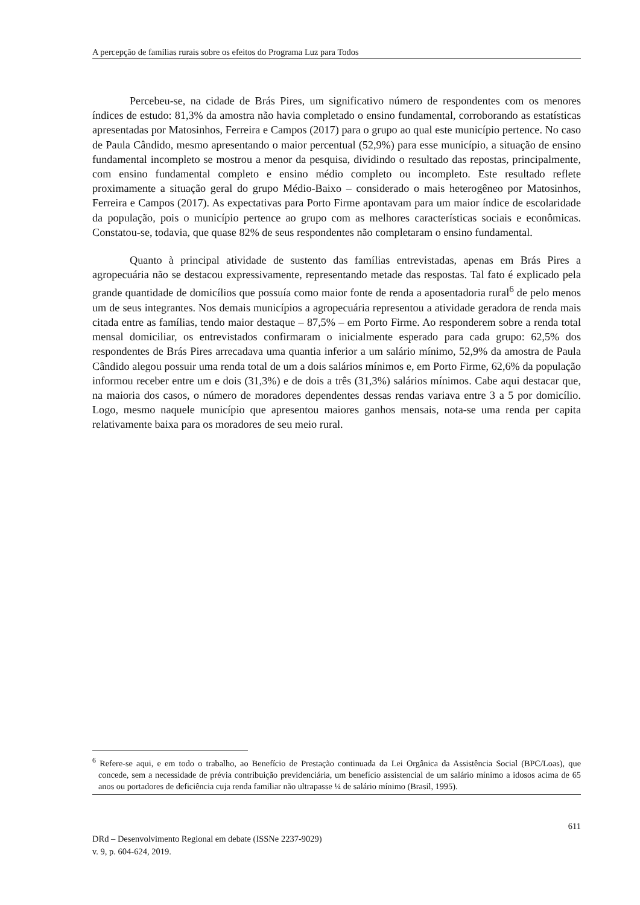A percepção de famílias rurais sobre os efeitos do Programa Luz para Todos
Percebeu-se, na cidade de Brás Pires, um significativo número de respondentes com os menores índices de estudo: 81,3% da amostra não havia completado o ensino fundamental, corroborando as estatísticas apresentadas por Matosinhos, Ferreira e Campos (2017) para o grupo ao qual este município pertence. No caso de Paula Cândido, mesmo apresentando o maior percentual (52,9%) para esse município, a situação de ensino fundamental incompleto se mostrou a menor da pesquisa, dividindo o resultado das repostas, principalmente, com ensino fundamental completo e ensino médio completo ou incompleto. Este resultado reflete proximamente a situação geral do grupo Médio-Baixo – considerado o mais heterogêneo por Matosinhos, Ferreira e Campos (2017). As expectativas para Porto Firme apontavam para um maior índice de escolaridade da população, pois o município pertence ao grupo com as melhores características sociais e econômicas. Constatou-se, todavia, que quase 82% de seus respondentes não completaram o ensino fundamental.
Quanto à principal atividade de sustento das famílias entrevistadas, apenas em Brás Pires a agropecuária não se destacou expressivamente, representando metade das respostas. Tal fato é explicado pela grande quantidade de domicílios que possuía como maior fonte de renda a aposentadoria rural<sup>6</sup> de pelo menos um de seus integrantes. Nos demais municípios a agropecuária representou a atividade geradora de renda mais citada entre as famílias, tendo maior destaque – 87,5% – em Porto Firme. Ao responderem sobre a renda total mensal domiciliar, os entrevistados confirmaram o inicialmente esperado para cada grupo: 62,5% dos respondentes de Brás Pires arrecadava uma quantia inferior a um salário mínimo, 52,9% da amostra de Paula Cândido alegou possuir uma renda total de um a dois salários mínimos e, em Porto Firme, 62,6% da população informou receber entre um e dois (31,3%) e de dois a três (31,3%) salários mínimos. Cabe aqui destacar que, na maioria dos casos, o número de moradores dependentes dessas rendas variava entre 3 a 5 por domicílio. Logo, mesmo naquele município que apresentou maiores ganhos mensais, nota-se uma renda per capita relativamente baixa para os moradores de seu meio rural.
<sup>6</sup> Refere-se aqui, e em todo o trabalho, ao Benefício de Prestação continuada da Lei Orgânica da Assistência Social (BPC/Loas), que concede, sem a necessidade de prévia contribuição previdenciária, um benefício assistencial de um salário mínimo a idosos acima de 65 anos ou portadores de deficiência cuja renda familiar não ultrapasse ¼ de salário mínimo (Brasil, 1995).
611
DRd – Desenvolvimento Regional em debate (ISSNe 2237-9029)
v. 9, p. 604-624, 2019.